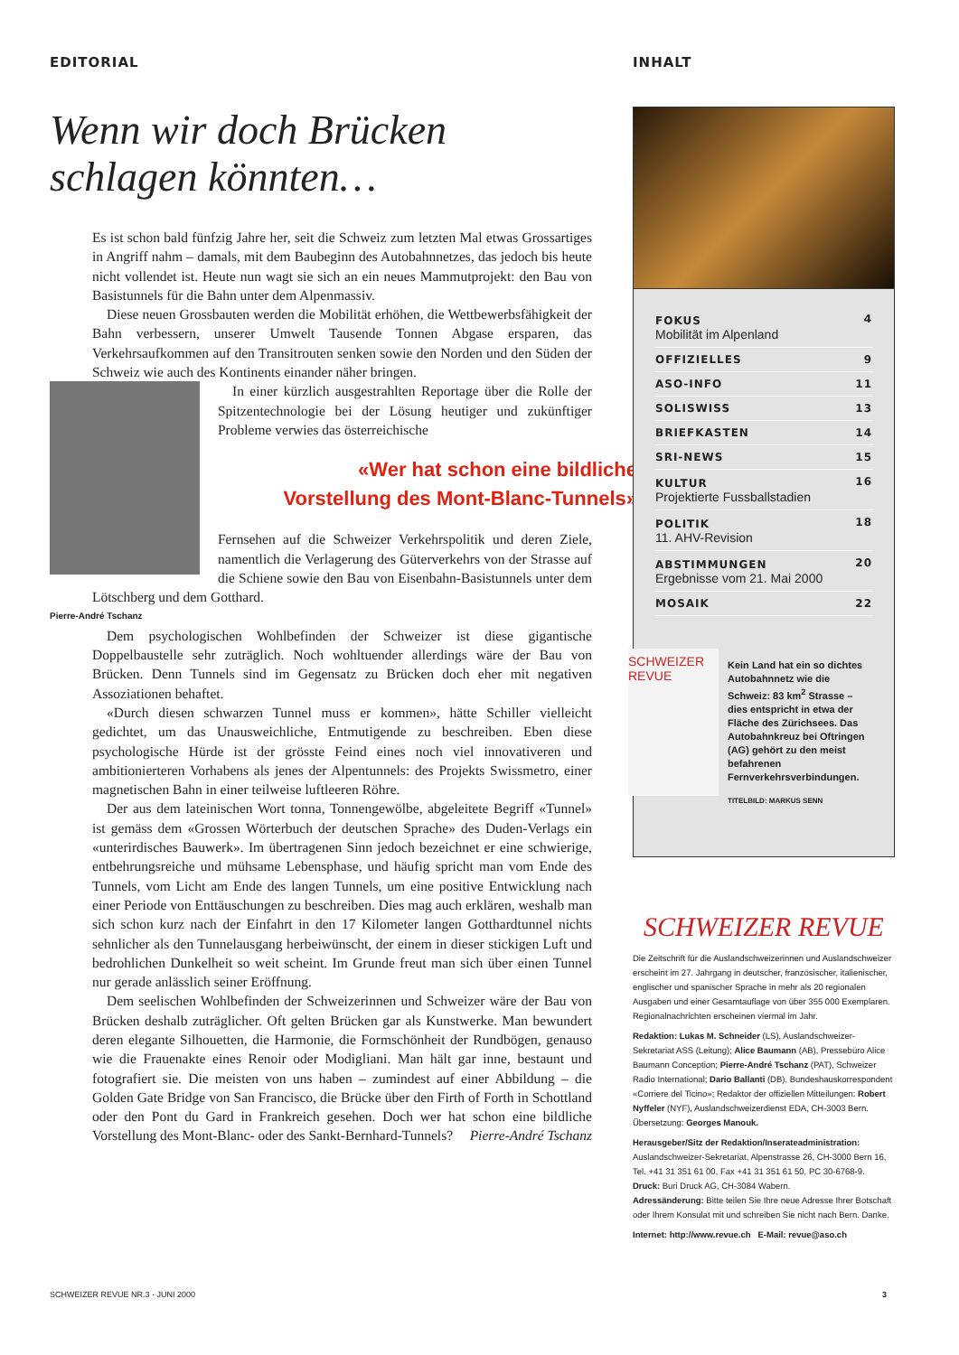EDITORIAL
Wenn wir doch Brücken
schlagen könnten…
Es ist schon bald fünfzig Jahre her, seit die Schweiz zum letzten Mal etwas Grossartiges in Angriff nahm – damals, mit dem Baubeginn des Autobahnnetzes, das jedoch bis heute nicht vollendet ist. Heute nun wagt sie sich an ein neues Mammutprojekt: den Bau von Basistunnels für die Bahn unter dem Alpenmassiv.
Diese neuen Grossbauten werden die Mobilität erhöhen, die Wettbewerbsfähigkeit der Bahn verbessern, unserer Umwelt Tausende Tonnen Abgase ersparen, das Verkehrsaufkommen auf den Transitrouten senken sowie den Norden und den Süden der Schweiz wie auch des Kontinents einander näher bringen.
In einer kürzlich ausgestrahlten Reportage über die Rolle der Spitzentechnologie bei der Lösung heutiger und zukünftiger Probleme verwies das österreichische
«Wer hat schon eine bildliche
Vorstellung des Mont-Blanc-Tunnels»
Fernsehen auf die Schweizer Verkehrspolitik und deren Ziele, namentlich die Verlagerung des Güterverkehrs von der Strasse auf die Schiene sowie den Bau von Eisenbahn-Basistunnels unter dem Lötschberg und dem Gotthard.
Pierre-André Tschanz
Dem psychologischen Wohlbefinden der Schweizer ist diese gigantische Doppelbaustelle sehr zuträglich. Noch wohltuender allerdings wäre der Bau von Brücken. Denn Tunnels sind im Gegensatz zu Brücken doch eher mit negativen Assoziationen behaftet.
«Durch diesen schwarzen Tunnel muss er kommen», hätte Schiller vielleicht gedichtet, um das Unausweichliche, Entmutigende zu beschreiben. Eben diese psychologische Hürde ist der grösste Feind eines noch viel innovativeren und ambitionierteren Vorhabens als jenes der Alpentunnels: des Projekts Swissmetro, einer magnetischen Bahn in einer teilweise luftleeren Röhre.
Der aus dem lateinischen Wort tonna, Tonnengewölbe, abgeleitete Begriff «Tunnel» ist gemäss dem «Grossen Wörterbuch der deutschen Sprache» des Duden-Verlags ein «unterirdisches Bauwerk». Im übertragenen Sinn jedoch bezeichnet er eine schwierige, entbehrungsreiche und mühsame Lebensphase, und häufig spricht man vom Ende des Tunnels, vom Licht am Ende des langen Tunnels, um eine positive Entwicklung nach einer Periode von Enttäuschungen zu beschreiben. Dies mag auch erklären, weshalb man sich schon kurz nach der Einfahrt in den 17 Kilometer langen Gotthardtunnel nichts sehnlicher als den Tunnelausgang herbeiwünscht, der einem in dieser stickigen Luft und bedrohlichen Dunkelheit so weit scheint. Im Grunde freut man sich über einen Tunnel nur gerade anlässlich seiner Eröffnung.
Dem seelischen Wohlbefinden der Schweizerinnen und Schweizer wäre der Bau von Brücken deshalb zuträglicher. Oft gelten Brücken gar als Kunstwerke. Man bewundert deren elegante Silhouetten, die Harmonie, die Formschönheit der Rundbögen, genauso wie die Frauenakte eines Renoir oder Modigliani. Man hält gar inne, bestaunt und fotografiert sie. Die meisten von uns haben – zumindest auf einer Abbildung – die Golden Gate Bridge von San Francisco, die Brücke über den Firth of Forth in Schottland oder den Pont du Gard in Frankreich gesehen. Doch wer hat schon eine bildliche Vorstellung des Mont-Blanc- oder des Sankt-Bernhard-Tunnels? Pierre-André Tschanz
INHALT
FOKUS
Mobilität im Alpenland 4
OFFIZIELLES 9
ASO-INFO 11
SOLISWISS 13
BRIEFKASTEN 14
SRI-NEWS 15
KULTUR
Projektierte Fussballstadien 16
POLITIK
11. AHV-Revision 18
ABSTIMMUNGEN
Ergebnisse vom 21. Mai 2000 20
MOSAIK 22
SCHWEIZER REVUE
Kein Land hat ein so dichtes Autobahnnetz wie die Schweiz: 83 km<sup>2</sup> Strasse – dies entspricht in etwa der Fläche des Zürichsees. Das Autobahnkreuz bei Oftringen (AG) gehört zu den meist befahrenen Fernverkehrsverbindungen.
TITELBILD: MARKUS SENN
SCHWEIZER REVUE
Die Zeitschrift für die Auslandschweizerinnen und Auslandschweizer erscheint im 27. Jahrgang in deutscher, französischer, italienischer, englischer und spanischer Sprache in mehr als 20 regionalen Ausgaben und einer Gesamtauflage von über 355 000 Exemplaren. Regionalnachrichten erscheinen viermal im Jahr.
Redaktion: Lukas M. Schneider (LS), Auslandschweizer-Sekretariat ASS (Leitung); Alice Baumann (AB), Pressebüro Alice Baumann Conception; Pierre-André Tschanz (PAT), Schweizer Radio International; Dario Ballanti (DB), Bundeshauskorrespondent «Corriere del Ticino»; Redaktor der offiziellen Mitteilungen: Robert Nyffeler (NYF), Auslandschweizerdienst EDA, CH-3003 Bern. Übersetzung: Georges Manouk.
Herausgeber/Sitz der Redaktion/Inserateadministration: Auslandschweizer-Sekretariat, Alpenstrasse 26, CH-3000 Bern 16, Tel. +41 31 351 61 00, Fax +41 31 351 61 50, PC 30-6768-9.
Druck: Buri Druck AG, CH-3084 Wabern.
Adressänderung: Bitte teilen Sie Ihre neue Adresse Ihrer Botschaft oder Ihrem Konsulat mit und schreiben Sie nicht nach Bern. Danke.
Internet: http://www.revue.ch E-Mail: revue@aso.ch
SCHWEIZER REVUE NR.3 · JUNI 2000 3